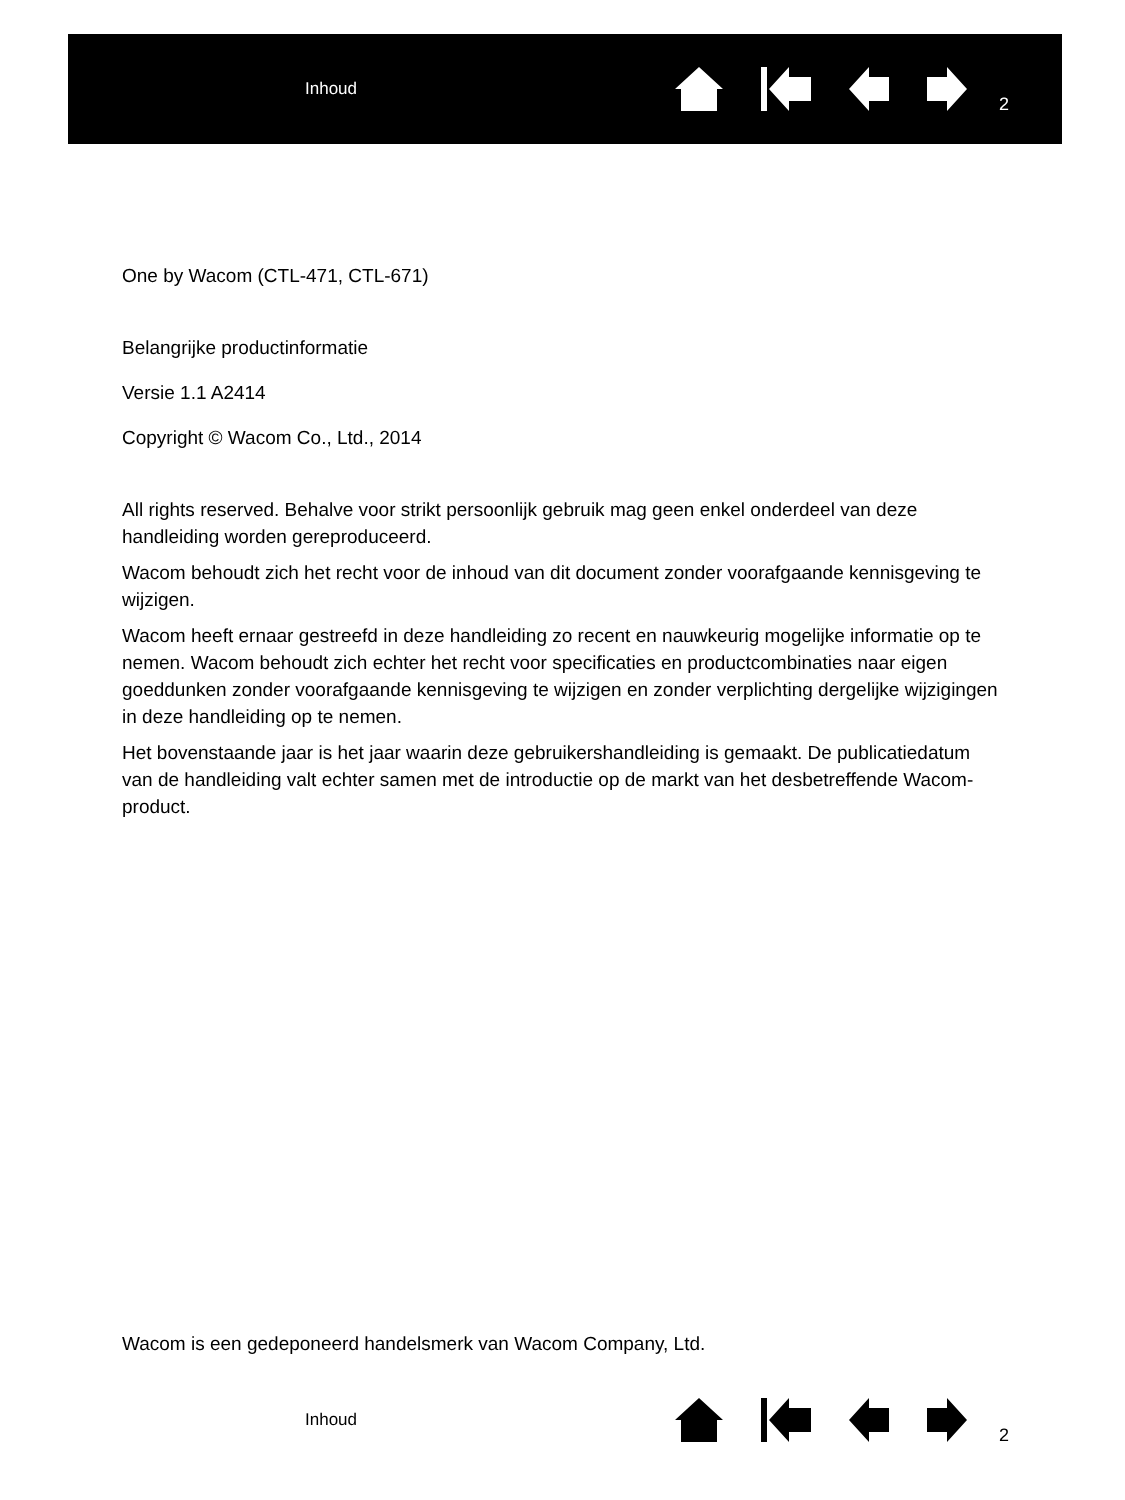Inhoud
2
One by Wacom (CTL-471, CTL-671)
Belangrijke productinformatie
Versie 1.1 A2414
Copyright © Wacom Co., Ltd., 2014
All rights reserved. Behalve voor strikt persoonlijk gebruik mag geen enkel onderdeel van deze handleiding worden gereproduceerd.
Wacom behoudt zich het recht voor de inhoud van dit document zonder voorafgaande kennisgeving te wijzigen.
Wacom heeft ernaar gestreefd in deze handleiding zo recent en nauwkeurig mogelijke informatie op te nemen. Wacom behoudt zich echter het recht voor specificaties en productcombinaties naar eigen goeddunken zonder voorafgaande kennisgeving te wijzigen en zonder verplichting dergelijke wijzigingen in deze handleiding op te nemen.
Het bovenstaande jaar is het jaar waarin deze gebruikershandleiding is gemaakt. De publicatiedatum van de handleiding valt echter samen met de introductie op de markt van het desbetreffende Wacom-product.
Wacom is een gedeponeerd handelsmerk van Wacom Company, Ltd.
Inhoud
2